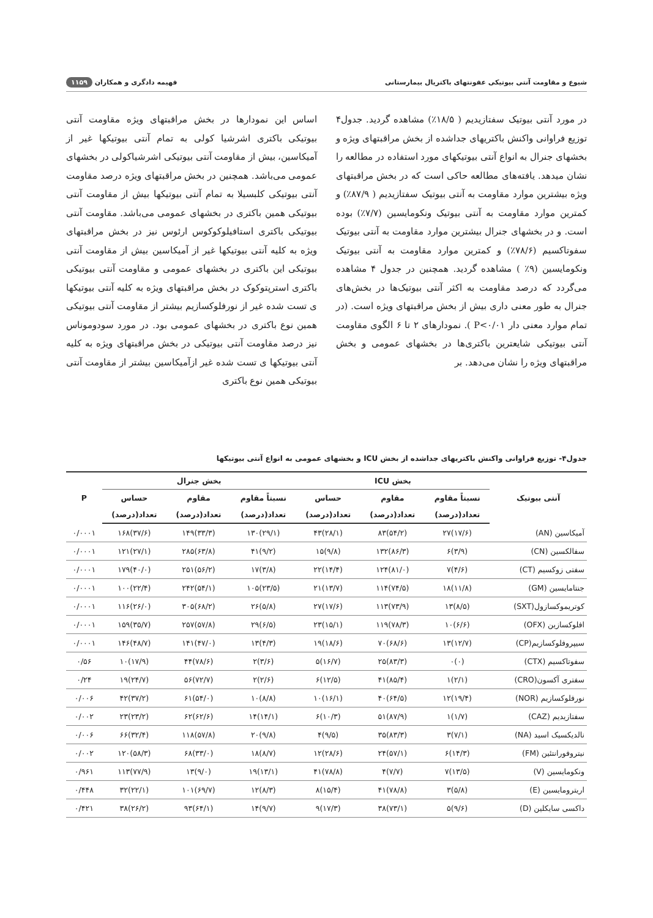شیوع و مقاومت آنتی بیوتیکی عفونتهای باکتریال بیمارستانی فهیمه دادگری و همکاران ۱۱۵۹
در مورد آنتی بیوتیک سفتازیدیم ( ۱۸/۵٪) مشاهده گردید. جدول۴ توزیع فراوانی واکنش باکتریهای جداشده از بخش مراقبتهای ویژه و بخشهای جنرال به انواع آنتی بیوتیکهای مورد استفاده در مطالعه را نشان میدهد. یافته‌های مطالعه حاکی است که در بخش مراقبتهای ویژه بیشترین موارد مقاومت به آنتی بیوتیک سفتازیدیم ( ۸۷/۹٪) و کمترین موارد مقاومت به آنتی بیوتیک ونکومایسین (۷/۷٪) بوده است. و در بخشهای جنرال بیشترین موارد مقاومت به آنتی بیوتیک سفوتاکسیم (۷۸/۶٪) و کمترین موارد مقاومت به آنتی بیوتیک ونکومایسین (۹٪ ) مشاهده گردید. همچنین در جدول ۴ مشاهده می‌گردد که درصد مقاومت به اکثر آنتی بیوتیک‌ها در بخش‌های جنرال به طور معنی داری بیش از بخش مراقبتهای ویژه است. (در تمام موارد معنی دار P<۰/۰۱ ). نمودارهای ۲ تا ۶ الگوی مقاومت آنتی بیوتیکی شایعترین باکتری‌ها در بخشهای عمومی و بخش مراقبتهای ویژه را نشان می‌دهد. بر
اساس این نمودارها در بخش مراقبتهای ویژه مقاومت آنتی بیوتیکی باکتری اشرشیا کولی به تمام آنتی بیوتیکها غیر از آمیکاسین، بیش از مقاومت آنتی بیوتیکی اشرشیاکولی در بخشهای عمومی می‌باشد. همچنین در بخش مراقبتهای ویژه درصد مقاومت آنتی بیوتیکی کلبسیلا به تمام آنتی بیوتیکها بیش از مقاومت آنتی بیوتیکی همین باکتری در بخشهای عمومی می‌باشد. مقاومت آنتی بیوتیکی باکتری استافیلوکوکوس ارئوس نیز در بخش مراقبتهای ویژه به کلیه آنتی بیوتیکها غیر از آمیکاسین بیش از مقاومت آنتی بیوتیکی این باکتری در بخشهای عمومی و مقاومت آنتی بیوتیکی باکتری استرپتوکوک در بخش مراقبتهای ویژه به کلیه آنتی بیوتیکها ی تست شده غیر از نورفلوکسازیم بیشتر از مقاومت آنتی بیوتیکی همین نوع باکتری در بخشهای عمومی بود. در مورد سودوموناس نیز درصد مقاومت آنتی بیوتیکی در بخش مراقبتهای ویژه به کلیه آنتی بیوتیکها ی تست شده غیر ازآمیکاسین بیشتر از مقاومت آنتی بیوتیکی همین نوع باکتری
جدول۴- توزیع فراوانی واکنش باکتریهای جداشده از بخش ICU و بخشهای عمومی به انواع آنتی بیوتیکها
| آنتی بیوتیک | بخش ICU | | | بخش جنرال | | | P |
| --- | --- | --- | --- | --- | --- | --- | --- |
| | نسبتاً مقاوم | مقاوم | حساس | نسبتاً مقاوم | مقاوم | حساس | |
| | تعداد(درصد) | تعداد(درصد) | تعداد(درصد) | تعداد(درصد) | تعداد(درصد) | تعداد(درصد) | |
| آمیکاسین (AN) | (۱۷/۶)۲۷ | (۵۴/۲)۸۳ | (۲۸/۱)۴۳ | (۲۹/۱)۱۳۰ | (۳۳/۳)۱۴۹ | (۳۷/۶)۱۶۸ | ۰/۰۰۰۱ |
| سفالکسین (CN) | (۳/۹)۶ | (۸۶/۳)۱۳۲ | (۹/۸)۱۵ | (۹/۲)۴۱ | (۶۳/۸)۲۸۵ | (۲۷/۱)۱۲۱ | ۰/۰۰۰۱ |
| سفتی زوکسیم (CT) | (۴/۶)۷ | (۸۱/۰)۱۲۴ | (۱۴/۴)۲۲ | (۳/۸)۱۷ | (۵۶/۲)۲۵۱ | (۴۰/۰)۱۷۹ | ۰/۰۰۰۱ |
| جنتامایسین (GM) | (۱۱/۸)۱۸ | (۷۴/۵)۱۱۴ | (۱۳/۷)۲۱ | (۲۳/۵)۱۰۵ | (۵۴/۱)۲۴۲ | (۲۲/۴)۱۰۰ | ۰/۰۰۰۱ |
| کوتریموکسازول(SXT) | (۸/۵)۱۳ | (۷۳/۹)۱۱۳ | (۱۷/۶)۲۷ | (۵/۸)۲۶ | (۶۸/۲)۳۰۵ | (۲۶/۰)۱۱۶ | ۰/۰۰۰۱ |
| افلوکسازین (OFX) | (۶/۶)۱۰ | (۷۸/۳)۱۱۹ | (۱۵/۱)۲۳ | (۶/۵)۲۹ | (۵۷/۸)۲۵۷ | (۳۵/۷)۱۵۹ | ۰/۰۰۰۱ |
| سیپروفلوکسازیم(CP) | (۱۲/۷)۱۳ | (۶۸/۶)۷۰ | (۱۸/۶)۱۹ | (۴/۳)۱۳ | (۴۷/۰)۱۴۱ | (۴۸/۷)۱۴۶ | ۰/۰۰۰۱ |
| سفوتاکسیم (CTX) | (۰)۰ | (۸۳/۳)۲۵ | (۱۶/۷)۵ | (۳/۶)۲ | (۷۸/۶)۴۴ | (۱۷/۹)۱۰ | ۰/۵۶ |
| سفتری آکسون(CRO) | (۲/۱)۱ | (۸۵/۴)۴۱ | (۱۲/۵)۶ | (۲/۶)۲ | (۷۲/۷)۵۶ | (۲۴/۷)۱۹ | ۰/۲۴ |
| نورفلوکسازیم (NOR) | (۱۹/۴)۱۲ | (۶۴/۵)۴۰ | (۱۶/۱)۱۰ | (۸/۸)۱۰ | (۵۴/۰)۶۱ | (۳۷/۲)۴۲ | ۰/۰۰۶ |
| سفتازیدیم (CAZ) | (۱/۷)۱ | (۸۷/۹)۵۱ | (۱۰/۳)۶ | (۱۴/۱)۱۴ | (۶۲/۶)۶۲ | (۲۳/۲)۲۳ | ۰/۰۰۲ |
| نالدیکسیک اسید (NA) | (۷/۱)۳ | (۸۳/۳)۳۵ | (۹/۵)۴ | (۹/۸)۲۰ | (۵۷/۸)۱۱۸ | (۳۲/۴)۶۶ | ۰/۰۰۶ |
| نیتروفورانتئین (FM) | (۱۴/۳)۶ | (۵۷/۱)۲۴ | (۲۸/۶)۱۲ | (۸/۷)۱۸ | (۳۳/۰)۶۸ | (۵۸/۳)۱۲۰ | ۰/۰۰۲ |
| ونکومایسین (V) | (۱۳/۵)۷ | (۷/۷)۴ | (۷۸/۸)۴۱ | (۱۳/۱)۱۹ | (۹/۰)۱۳ | (۷۷/۹)۱۱۳ | ۰/۹۶۱ |
| اریترومایسین (E) | (۵/۸)۳ | (۷۸/۸)۴۱ | (۱۵/۴)۸ | (۸/۳)۱۲ | (۶۹/۷)۱۰۱ | (۲۲/۱)۳۲ | ۰/۴۴۸ |
| داکسی سایکلین (D) | (۹/۶)۵ | (۷۳/۱)۳۸ | (۱۷/۳)۹ | (۹/۷)۱۴ | (۶۴/۱)۹۳ | (۲۶/۲)۳۸ | ۰/۴۲۱ |